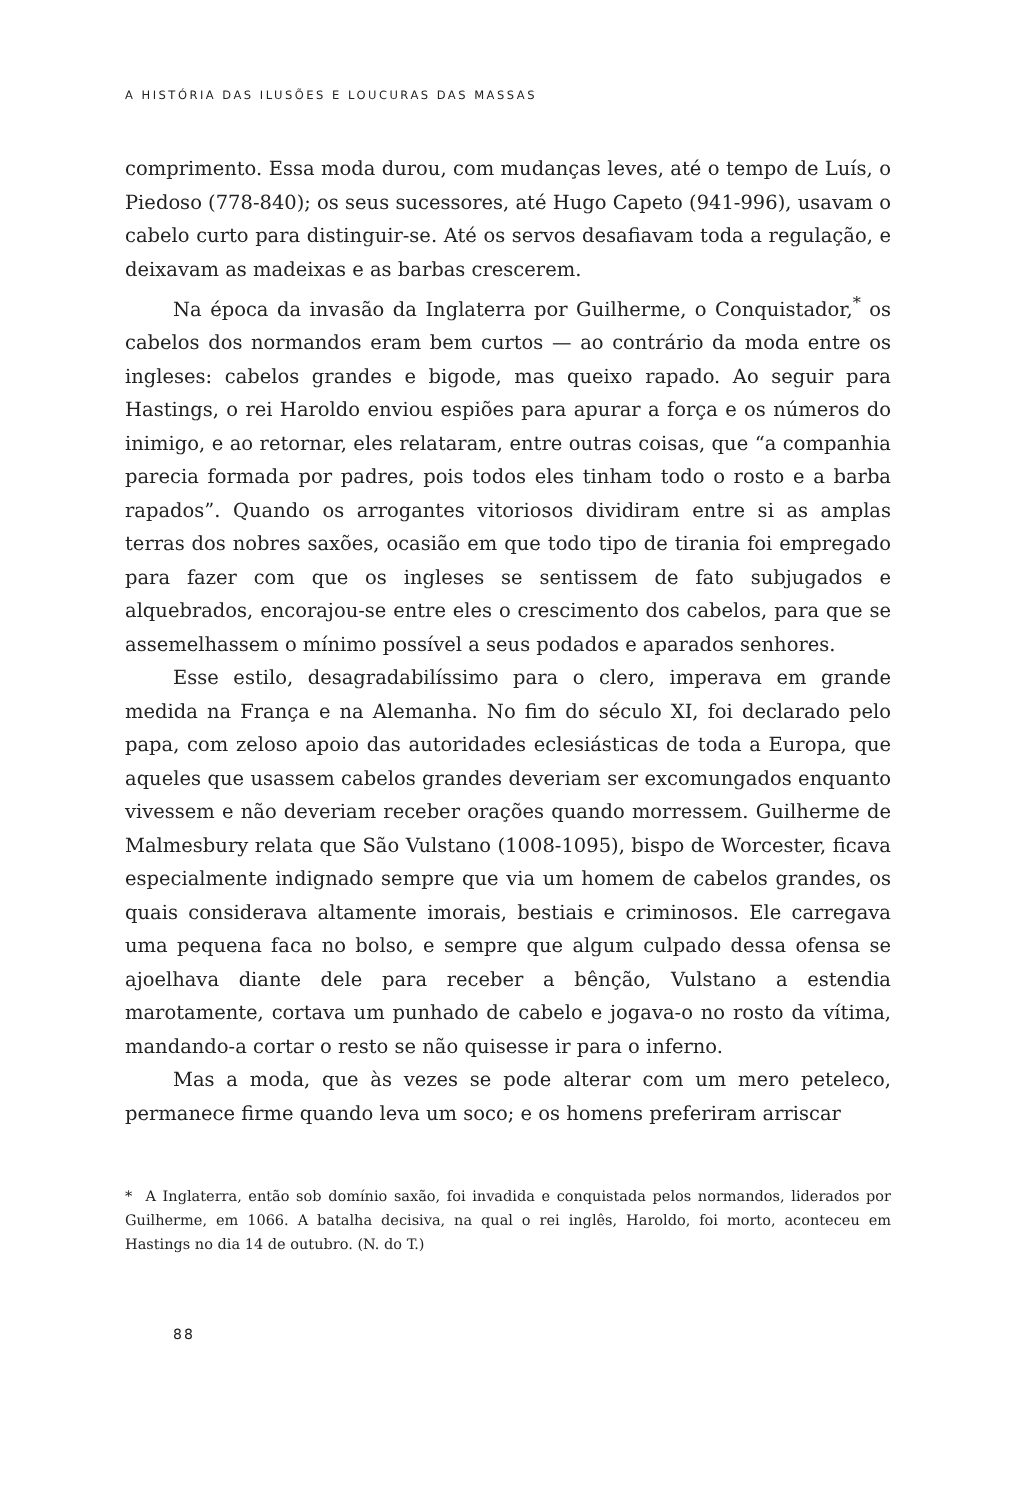A HISTÓRIA DAS ILUSÕES E LOUCURAS DAS MASSAS
comprimento. Essa moda durou, com mudanças leves, até o tempo de Luís, o Piedoso (778-840); os seus sucessores, até Hugo Capeto (941-996), usavam o cabelo curto para distinguir-se. Até os servos desafiavam toda a regulação, e deixavam as madeixas e as barbas crescerem.
Na época da invasão da Inglaterra por Guilherme, o Conquistador,<sup>*</sup> os cabelos dos normandos eram bem curtos — ao contrário da moda entre os ingleses: cabelos grandes e bigode, mas queixo rapado. Ao seguir para Hastings, o rei Haroldo enviou espiões para apurar a força e os números do inimigo, e ao retornar, eles relataram, entre outras coisas, que “a companhia parecia formada por padres, pois todos eles tinham todo o rosto e a barba rapados”. Quando os arrogantes vitoriosos dividiram entre si as amplas terras dos nobres saxões, ocasião em que todo tipo de tirania foi empregado para fazer com que os ingleses se sentissem de fato subjugados e alquebrados, encorajou-se entre eles o crescimento dos cabelos, para que se assemelhassem o mínimo possível a seus podados e aparados senhores.
Esse estilo, desagradabilíssimo para o clero, imperava em grande medida na França e na Alemanha. No fim do século XI, foi declarado pelo papa, com zeloso apoio das autoridades eclesiásticas de toda a Europa, que aqueles que usassem cabelos grandes deveriam ser excomungados enquanto vivessem e não deveriam receber orações quando morressem. Guilherme de Malmesbury relata que São Vulstano (1008-1095), bispo de Worcester, ficava especialmente indignado sempre que via um homem de cabelos grandes, os quais considerava altamente imorais, bestiais e criminosos. Ele carregava uma pequena faca no bolso, e sempre que algum culpado dessa ofensa se ajoelhava diante dele para receber a bênção, Vulstano a estendia marotamente, cortava um punhado de cabelo e jogava-o no rosto da vítima, mandando-a cortar o resto se não quisesse ir para o inferno.
Mas a moda, que às vezes se pode alterar com um mero peteleco, permanece firme quando leva um soco; e os homens preferiram arriscar
* A Inglaterra, então sob domínio saxão, foi invadida e conquistada pelos normandos, liderados por Guilherme, em 1066. A batalha decisiva, na qual o rei inglês, Haroldo, foi morto, aconteceu em Hastings no dia 14 de outubro. (N. do T.)
88